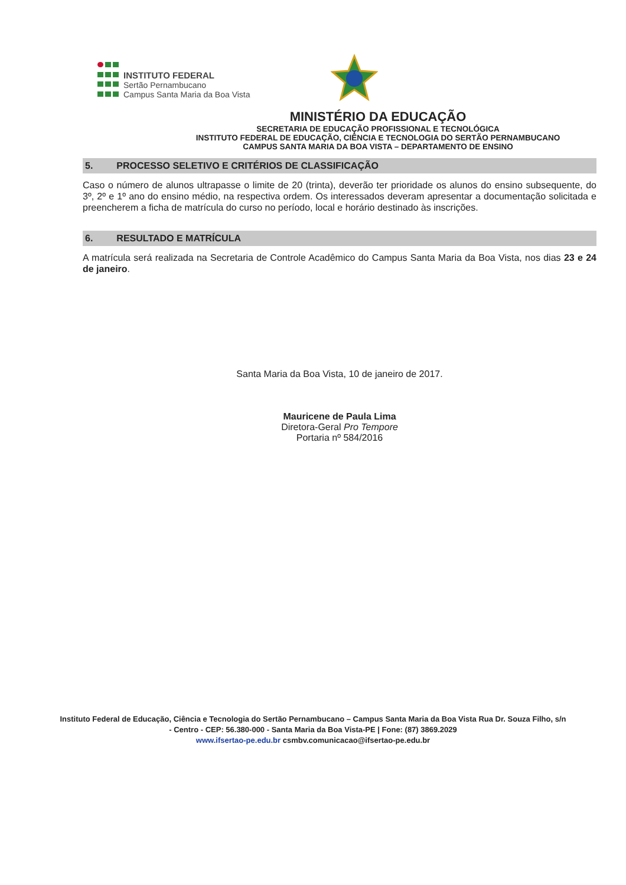INSTITUTO FEDERAL
Sertão Pernambucano
Campus Santa Maria da Boa Vista
MINISTÉRIO DA EDUCAÇÃO
SECRETARIA DE EDUCAÇÃO PROFISSIONAL E TECNOLÓGICA
INSTITUTO FEDERAL DE EDUCAÇÃO, CIÊNCIA E TECNOLOGIA DO SERTÃO PERNAMBUCANO
CAMPUS SANTA MARIA DA BOA VISTA – DEPARTAMENTO DE ENSINO
5. PROCESSO SELETIVO E CRITÉRIOS DE CLASSIFICAÇÃO
Caso o número de alunos ultrapasse o limite de 20 (trinta), deverão ter prioridade os alunos do ensino subsequente, do 3º, 2º e 1º ano do ensino médio, na respectiva ordem. Os interessados deveram apresentar a documentação solicitada e preencherem a ficha de matrícula do curso no período, local e horário destinado às inscrições.
6. RESULTADO E MATRÍCULA
A matrícula será realizada na Secretaria de Controle Acadêmico do Campus Santa Maria da Boa Vista, nos dias 23 e 24 de janeiro.
Santa Maria da Boa Vista, 10 de janeiro de 2017.
Mauricene de Paula Lima
Diretora-Geral Pro Tempore
Portaria nº 584/2016
Instituto Federal de Educação, Ciência e Tecnologia do Sertão Pernambucano – Campus Santa Maria da Boa Vista Rua Dr. Souza Filho, s/n - Centro - CEP: 56.380-000 - Santa Maria da Boa Vista-PE | Fone: (87) 3869.2029
www.ifsertao-pe.edu.br csmbv.comunicacao@ifsertao-pe.edu.br